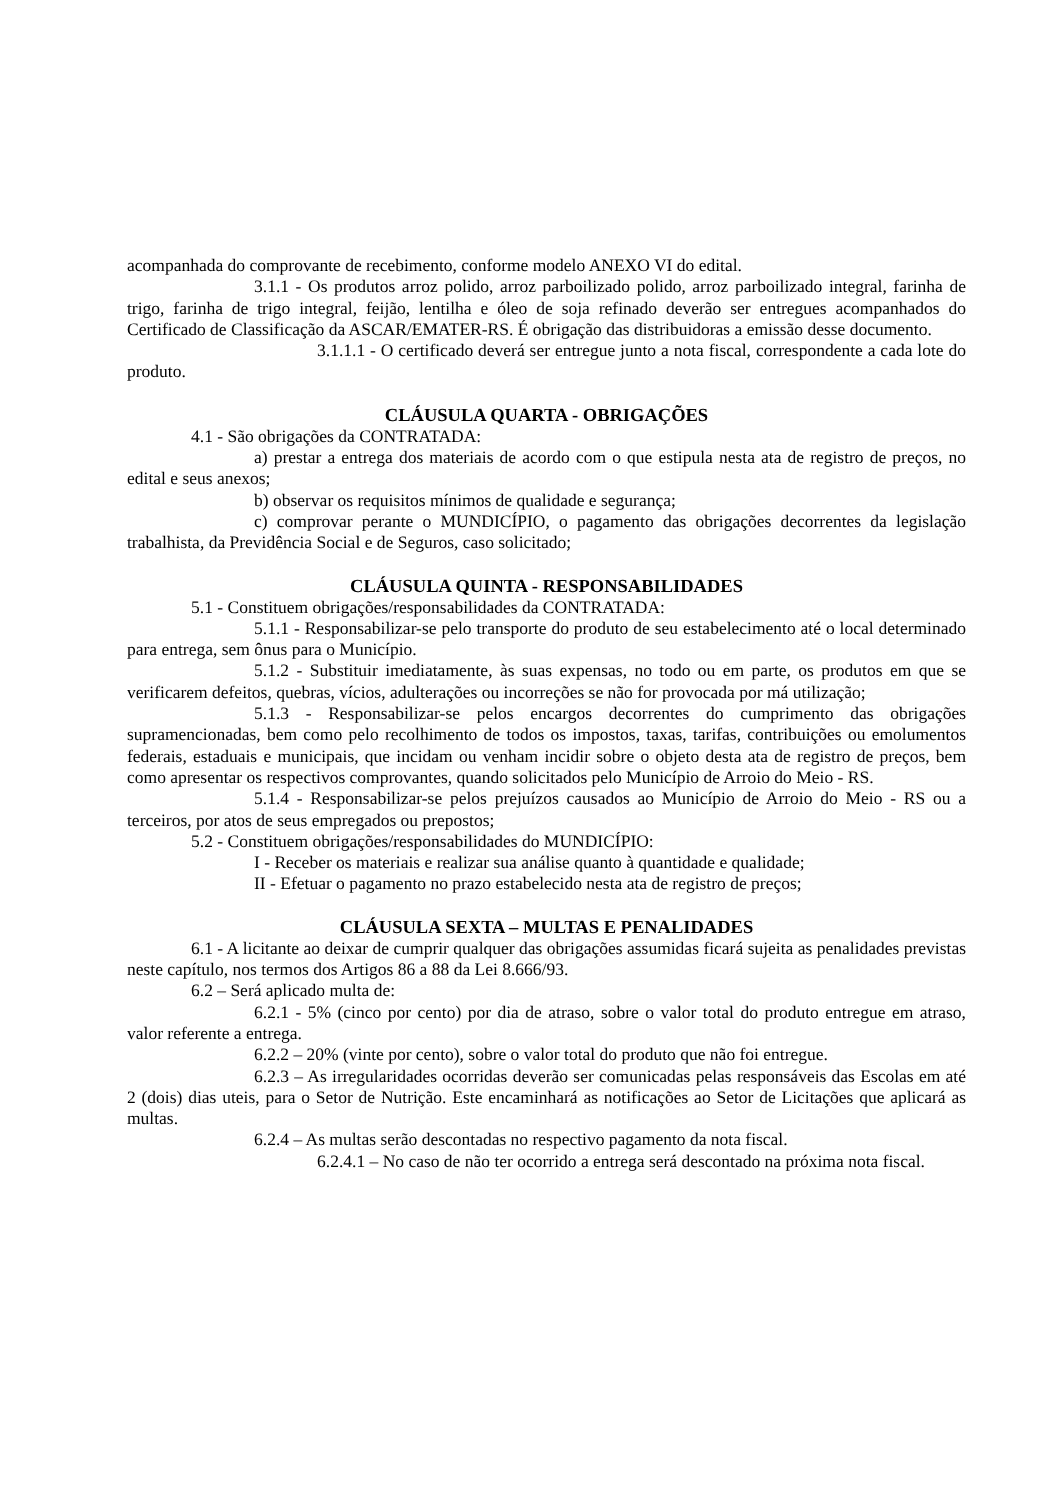acompanhada do comprovante de recebimento, conforme modelo ANEXO VI do edital.
3.1.1 - Os produtos arroz polido, arroz parboilizado polido, arroz parboilizado integral, farinha de trigo, farinha de trigo integral, feijão, lentilha e óleo de soja refinado deverão ser entregues acompanhados do Certificado de Classificação da ASCAR/EMATER-RS. É obrigação das distribuidoras a emissão desse documento.
3.1.1.1 - O certificado deverá ser entregue junto a nota fiscal, correspondente a cada lote do produto.
CLÁUSULA QUARTA - OBRIGAÇÕES
4.1 - São obrigações da CONTRATADA:
a) prestar a entrega dos materiais de acordo com o que estipula nesta ata de registro de preços, no edital e seus anexos;
b) observar os requisitos mínimos de qualidade e segurança;
c) comprovar perante o MUNDICÍPIO, o pagamento das obrigações decorrentes da legislação trabalhista, da Previdência Social e de Seguros, caso solicitado;
CLÁUSULA QUINTA - RESPONSABILIDADES
5.1 - Constituem obrigações/responsabilidades da CONTRATADA:
5.1.1 - Responsabilizar-se pelo transporte do produto de seu estabelecimento até o local determinado para entrega, sem ônus para o Município.
5.1.2 - Substituir imediatamente, às suas expensas, no todo ou em parte, os produtos em que se verificarem defeitos, quebras, vícios, adulterações ou incorreções se não for provocada por má utilização;
5.1.3 - Responsabilizar-se pelos encargos decorrentes do cumprimento das obrigações supramencionadas, bem como pelo recolhimento de todos os impostos, taxas, tarifas, contribuições ou emolumentos federais, estaduais e municipais, que incidam ou venham incidir sobre o objeto desta ata de registro de preços, bem como apresentar os respectivos comprovantes, quando solicitados pelo Município de Arroio do Meio - RS.
5.1.4 - Responsabilizar-se pelos prejuízos causados ao Município de Arroio do Meio - RS ou a terceiros, por atos de seus empregados ou prepostos;
5.2 - Constituem obrigações/responsabilidades do MUNDICÍPIO:
I - Receber os materiais e realizar sua análise quanto à quantidade e qualidade;
II - Efetuar o pagamento no prazo estabelecido nesta ata de registro de preços;
CLÁUSULA SEXTA – MULTAS E PENALIDADES
6.1 - A licitante ao deixar de cumprir qualquer das obrigações assumidas ficará sujeita as penalidades previstas neste capítulo, nos termos dos Artigos 86 a 88 da Lei 8.666/93.
6.2 – Será aplicado multa de:
6.2.1 - 5% (cinco por cento) por dia de atraso, sobre o valor total do produto entregue em atraso, valor referente a entrega.
6.2.2 – 20% (vinte por cento), sobre o valor total do produto que não foi entregue.
6.2.3 – As irregularidades ocorridas deverão ser comunicadas pelas responsáveis das Escolas em até 2 (dois) dias uteis, para o Setor de Nutrição. Este encaminhará as notificações ao Setor de Licitações que aplicará as multas.
6.2.4 – As multas serão descontadas no respectivo pagamento da nota fiscal.
6.2.4.1 – No caso de não ter ocorrido a entrega será descontado na próxima nota fiscal.